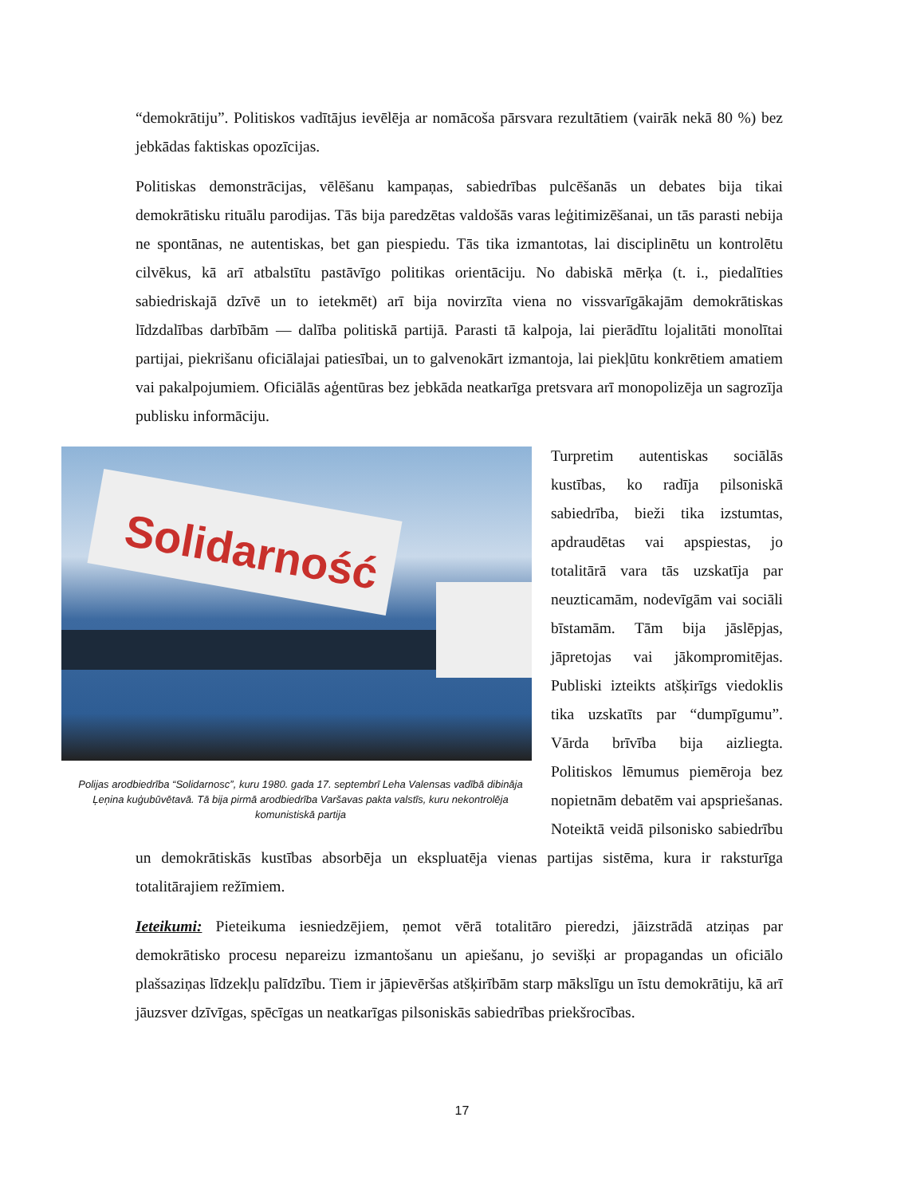“demokrātiju”. Politiskos vadītājus ievēlēja ar nomācoša pārsvara rezultātiem (vairāk nekā 80 %) bez jebkādas faktiskas opozīcijas.
Politiskas demonstrācijas, vēlēšanu kampaņas, sabiedrības pulcēšanās un debates bija tikai demokrātisku rituālu parodijas. Tās bija paredzētas valdošās varas leģitimizēšanai, un tās parasti nebija ne spontānas, ne autentiskas, bet gan piespiedu. Tās tika izmantotas, lai disciplinētu un kontrolētu cilvēkus, kā arī atbalstītu pastāvīgo politikas orientāciju. No dabiskā mērķa (t. i., piedalīties sabiedriskajā dzīvē un to ietekmēt) arī bija novirzīta viena no vissvarīgākajām demokrātiskas līdzdalības darbībām — dalība politiskā partijā. Parasti tā kalpoja, lai pierādītu lojalitāti monolītai partijai, piekrišanu oficiālajai patiesībai, un to galvenokārt izmantoja, lai piekļūtu konkrētiem amatiem vai pakalpojumiem. Oficiālās aģentūras bez jebkāda neatkarīga pretsvara arī monopolizēja un sagrozīja publisku informāciju.
Solidarność
Polijas arodbiedrība “Solidarnosc”, kuru 1980. gada 17. septembrī Leha Valensas vadībā dibināja Ļeņina kuģubūvētavā. Tā bija pirmā arodbiedrība Varšavas pakta valstīs, kuru nekontrolēja komunistiskā partija
Turpretim autentiskas sociālās kustības, ko radīja pilsoniskā sabiedrība, bieži tika izstumtas, apdraudētas vai apspiestas, jo totalitārā vara tās uzskatīja par neuzticamām, nodevīgām vai sociāli bīstamām. Tām bija jāslēpjas, jāpretojas vai jākompromitējas. Publiski izteikts atšķirīgs viedoklis tika uzskatīts par “dumpīgumu”. Vārda brīvība bija aizliegta. Politiskos lēmumus piemēroja bez nopietnām debatēm vai apspriešanas. Noteiktā veidā pilsonisko sabiedrību un demokrātiskās kustības absorbēja un ekspluatēja vienas partijas sistēma, kura ir raksturīga totalitārajiem režīmiem.
Ieteikumi: Pieteikuma iesniedzējiem, ņemot vērā totalitāro pieredzi, jāizstrādā atziņas par demokrātisko procesu nepareizu izmantošanu un apiešanu, jo sevišķi ar propagandas un oficiālo plašsaziņas līdzekļu palīdzību. Tiem ir jāpievēršas atšķirībām starp mākslīgu un īstu demokrātiju, kā arī jāuzsver dzīvīgas, spēcīgas un neatkarīgas pilsoniskās sabiedrības priekšrocības.
17